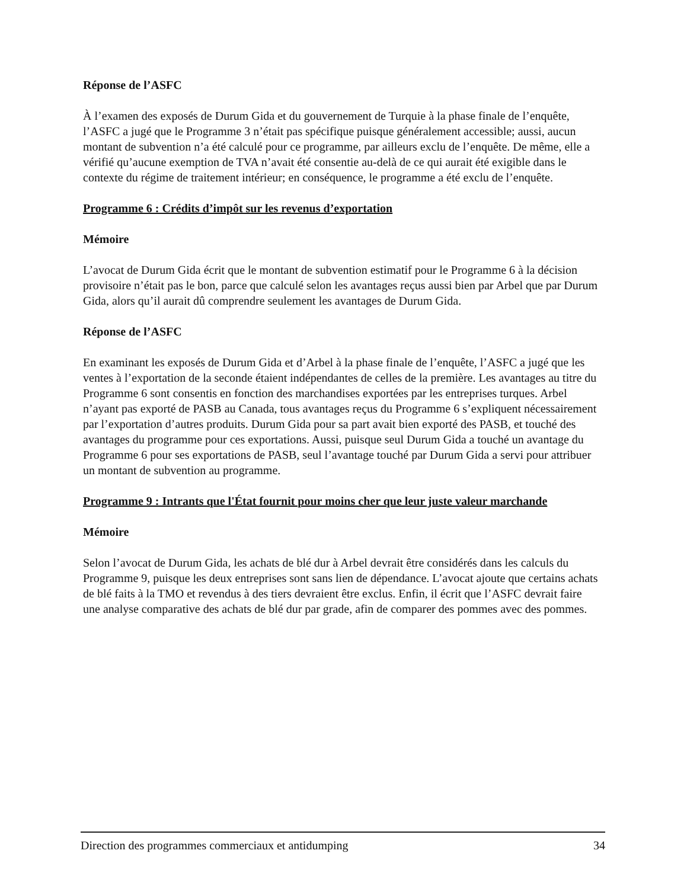Réponse de l’ASFC
À l’examen des exposés de Durum Gida et du gouvernement de Turquie à la phase finale de l’enquête, l’ASFC a jugé que le Programme 3 n’était pas spécifique puisque généralement accessible; aussi, aucun montant de subvention n’a été calculé pour ce programme, par ailleurs exclu de l’enquête. De même, elle a vérifié qu’aucune exemption de TVA n’avait été consentie au-delà de ce qui aurait été exigible dans le contexte du régime de traitement intérieur; en conséquence, le programme a été exclu de l’enquête.
Programme 6 : Crédits d’impôt sur les revenus d’exportation
Mémoire
L’avocat de Durum Gida écrit que le montant de subvention estimatif pour le Programme 6 à la décision provisoire n’était pas le bon, parce que calculé selon les avantages reçus aussi bien par Arbel que par Durum Gida, alors qu’il aurait dû comprendre seulement les avantages de Durum Gida.
Réponse de l’ASFC
En examinant les exposés de Durum Gida et d’Arbel à la phase finale de l’enquête, l’ASFC a jugé que les ventes à l’exportation de la seconde étaient indépendantes de celles de la première. Les avantages au titre du Programme 6 sont consentis en fonction des marchandises exportées par les entreprises turques. Arbel n’ayant pas exporté de PASB au Canada, tous avantages reçus du Programme 6 s’expliquent nécessairement par l’exportation d’autres produits. Durum Gida pour sa part avait bien exporté des PASB, et touché des avantages du programme pour ces exportations. Aussi, puisque seul Durum Gida a touché un avantage du Programme 6 pour ses exportations de PASB, seul l’avantage touché par Durum Gida a servi pour attribuer un montant de subvention au programme.
Programme 9 : Intrants que l'État fournit pour moins cher que leur juste valeur marchande
Mémoire
Selon l’avocat de Durum Gida, les achats de blé dur à Arbel devrait être considérés dans les calculs du Programme 9, puisque les deux entreprises sont sans lien de dépendance. L’avocat ajoute que certains achats de blé faits à la TMO et revendus à des tiers devraient être exclus. Enfin, il écrit que l’ASFC devrait faire une analyse comparative des achats de blé dur par grade, afin de comparer des pommes avec des pommes.
Direction des programmes commerciaux et antidumping 34